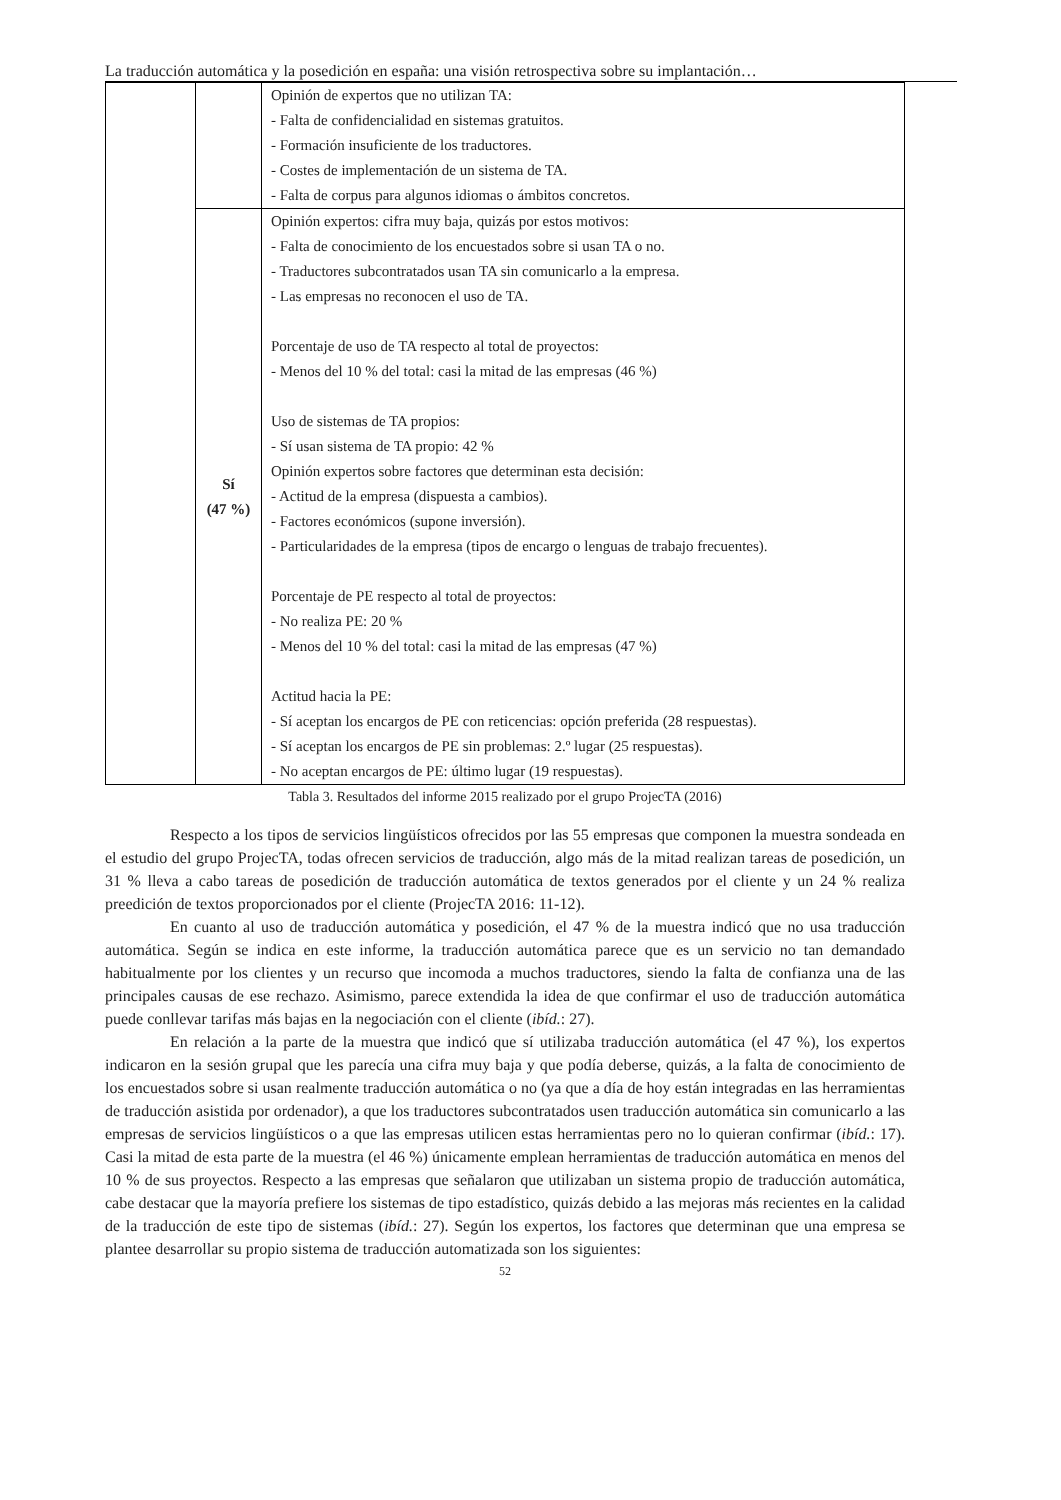La traducción automática y la posedición en españa: una visión retrospectiva sobre su implantación…
| | | Opinión de expertos que no utilizan TA: - Falta de confidencialidad en sistemas gratuitos. - Formación insuficiente de los traductores. - Costes de implementación de un sistema de TA. - Falta de corpus para algunos idiomas o ámbitos concretos. |
| | Sí (47 %) | Opinión expertos: cifra muy baja, quizás por estos motivos: - Falta de conocimiento de los encuestados sobre si usan TA o no. - Traductores subcontratados usan TA sin comunicarlo a la empresa. - Las empresas no reconocen el uso de TA. Porcentaje de uso de TA respecto al total de proyectos: - Menos del 10 % del total: casi la mitad de las empresas (46 %) Uso de sistemas de TA propios: - Sí usan sistema de TA propio: 42 % Opinión expertos sobre factores que determinan esta decisión: - Actitud de la empresa (dispuesta a cambios). - Factores económicos (supone inversión). - Particularidades de la empresa (tipos de encargo o lenguas de trabajo frecuentes). Porcentaje de PE respecto al total de proyectos: - No realiza PE: 20 % - Menos del 10 % del total: casi la mitad de las empresas (47 %) Actitud hacia la PE: - Sí aceptan los encargos de PE con reticencias: opción preferida (28 respuestas). - Sí aceptan los encargos de PE sin problemas: 2.º lugar (25 respuestas). - No aceptan encargos de PE: último lugar (19 respuestas). |
Tabla 3. Resultados del informe 2015 realizado por el grupo ProjecTA (2016)
Respecto a los tipos de servicios lingüísticos ofrecidos por las 55 empresas que componen la muestra sondeada en el estudio del grupo ProjecTA, todas ofrecen servicios de traducción, algo más de la mitad realizan tareas de posedición, un 31 % lleva a cabo tareas de posedición de traducción automática de textos generados por el cliente y un 24 % realiza preedición de textos proporcionados por el cliente (ProjecTA 2016: 11-12).
En cuanto al uso de traducción automática y posedición, el 47 % de la muestra indicó que no usa traducción automática. Según se indica en este informe, la traducción automática parece que es un servicio no tan demandado habitualmente por los clientes y un recurso que incomoda a muchos traductores, siendo la falta de confianza una de las principales causas de ese rechazo. Asimismo, parece extendida la idea de que confirmar el uso de traducción automática puede conllevar tarifas más bajas en la negociación con el cliente (ibíd.: 27).
En relación a la parte de la muestra que indicó que sí utilizaba traducción automática (el 47 %), los expertos indicaron en la sesión grupal que les parecía una cifra muy baja y que podía deberse, quizás, a la falta de conocimiento de los encuestados sobre si usan realmente traducción automática o no (ya que a día de hoy están integradas en las herramientas de traducción asistida por ordenador), a que los traductores subcontratados usen traducción automática sin comunicarlo a las empresas de servicios lingüísticos o a que las empresas utilicen estas herramientas pero no lo quieran confirmar (ibíd.: 17). Casi la mitad de esta parte de la muestra (el 46 %) únicamente emplean herramientas de traducción automática en menos del 10 % de sus proyectos. Respecto a las empresas que señalaron que utilizaban un sistema propio de traducción automática, cabe destacar que la mayoría prefiere los sistemas de tipo estadístico, quizás debido a las mejoras más recientes en la calidad de la traducción de este tipo de sistemas (ibíd.: 27). Según los expertos, los factores que determinan que una empresa se plantee desarrollar su propio sistema de traducción automatizada son los siguientes:
52